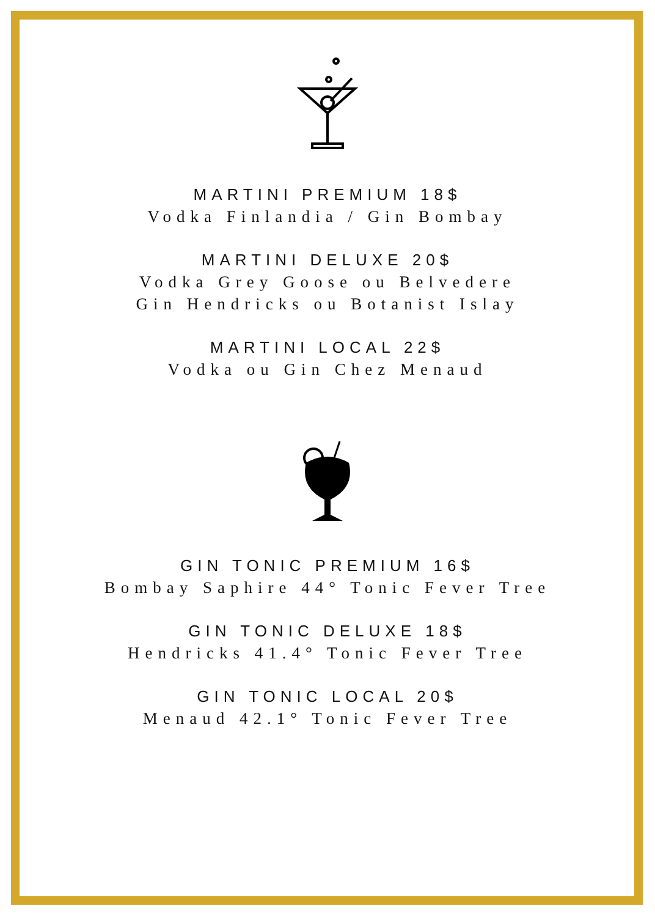MARTINI PREMIUM 18$
Vodka Finlandia / Gin Bombay
MARTINI DELUXE 20$
Vodka Grey Goose ou Belvedere
Gin Hendricks ou Botanist Islay
MARTINI LOCAL 22$
Vodka ou Gin Chez Menaud
GIN TONIC PREMIUM 16$
Bombay Saphire 44° Tonic Fever Tree
GIN TONIC DELUXE 18$
Hendricks 41.4° Tonic Fever Tree
GIN TONIC LOCAL 20$
Menaud 42.1° Tonic Fever Tree